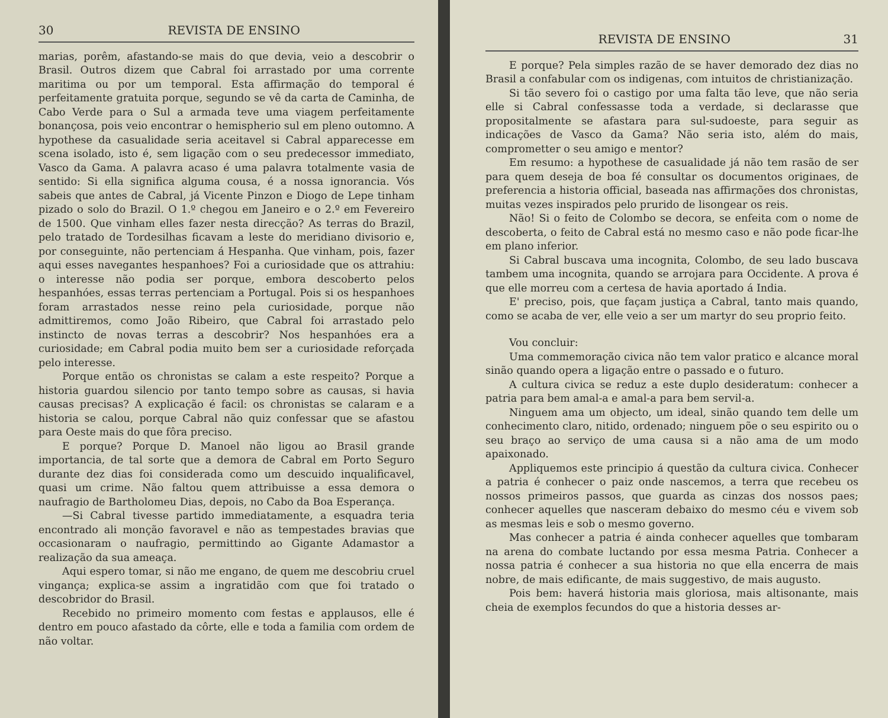30 REVISTA DE ENSINO
marias, porêm, afastando-se mais do que devia, veio a descobrir o Brasil. Outros dizem que Cabral foi arrastado por uma corrente maritima ou por um temporal. Esta affirmação do temporal é perfeitamente gratuita porque, segundo se vê da carta de Caminha, de Cabo Verde para o Sul a armada teve uma viagem perfeitamente bonançosa, pois veio encontrar o hemispherio sul em pleno outomno. A hypothese da casualidade seria aceitavel si Cabral apparecesse em scena isolado, isto é, sem ligação com o seu predecessor immediato, Vasco da Gama. A palavra acaso é uma palavra totalmente vasia de sentido: Si ella significa alguma cousa, é a nossa ignorancia. Vós sabeis que antes de Cabral, já Vicente Pinzon e Diogo de Lepe tinham pizado o solo do Brazil. O 1.º chegou em Janeiro e o 2.º em Fevereiro de 1500. Que vinham elles fazer nesta direcção? As terras do Brazil, pelo tratado de Tordesilhas ficavam a leste do meridiano divisorio e, por conseguinte, não pertenciam á Hespanha. Que vinham, pois, fazer aqui esses navegantes hespanhoes? Foi a curiosidade que os attrahiu: o interesse não podia ser porque, embora descoberto pelos hespanhóes, essas terras pertenciam a Portugal. Pois si os hespanhoes foram arrastados nesse reino pela curiosidade, porque não admittiremos, como João Ribeiro, que Cabral foi arrastado pelo instincto de novas terras a descobrir? Nos hespanhóes era a curiosidade; em Cabral podia muito bem ser a curiosidade reforçada pelo interesse.
Porque então os chronistas se calam a este respeito? Porque a historia guardou silencio por tanto tempo sobre as causas, si havia causas precisas? A explicação é facil: os chronistas se calaram e a historia se calou, porque Cabral não quiz confessar que se afastou para Oeste mais do que fôra preciso.
E porque? Porque D. Manoel não ligou ao Brasil grande importancia, de tal sorte que a demora de Cabral em Porto Seguro durante dez dias foi considerada como um descuido inqualificavel, quasi um crime. Não faltou quem attribuisse a essa demora o naufragio de Bartholomeu Dias, depois, no Cabo da Boa Esperança.
—Si Cabral tivesse partido immediatamente, a esquadra teria encontrado ali monção favoravel e não as tempestades bravias que occasionaram o naufragio, permittindo ao Gigante Adamastor a realização da sua ameaça.
Aqui espero tomar, si não me engano, de quem me descobriu cruel vingança; explica-se assim a ingratidão com que foi tratado o descobridor do Brasil.
Recebido no primeiro momento com festas e applausos, elle é dentro em pouco afastado da côrte, elle e toda a familia com ordem de não voltar.
REVISTA DE ENSINO 31
E porque? Pela simples razão de se haver demorado dez dias no Brasil a confabular com os indigenas, com intuitos de christianização.
Si tão severo foi o castigo por uma falta tão leve, que não seria elle si Cabral confessasse toda a verdade, si declarasse que propositalmente se afastara para sul-sudoeste, para seguir as indicações de Vasco da Gama? Não seria isto, além do mais, comprometter o seu amigo e mentor?
Em resumo: a hypothese de casualidade já não tem rasão de ser para quem deseja de boa fé consultar os documentos originaes, de preferencia a historia official, baseada nas affirmações dos chronistas, muitas vezes inspirados pelo prurido de lisongear os reis.
Não! Si o feito de Colombo se decora, se enfeita com o nome de descoberta, o feito de Cabral está no mesmo caso e não pode ficar-lhe em plano inferior.
Si Cabral buscava uma incognita, Colombo, de seu lado buscava tambem uma incognita, quando se arrojara para Occidente. A prova é que elle morreu com a certesa de havia aportado á India.
E' preciso, pois, que façam justiça a Cabral, tanto mais quando, como se acaba de ver, elle veio a ser um martyr do seu proprio feito.
Vou concluir:
Uma commemoração civica não tem valor pratico e alcance moral sinão quando opera a ligação entre o passado e o futuro.
A cultura civica se reduz a este duplo desideratum: conhecer a patria para bem amal-a e amal-a para bem servil-a.
Ninguem ama um objecto, um ideal, sinão quando tem delle um conhecimento claro, nitido, ordenado; ninguem põe o seu espirito ou o seu braço ao serviço de uma causa si a não ama de um modo apaixonado.
Appliquemos este principio á questão da cultura civica. Conhecer a patria é conhecer o paiz onde nascemos, a terra que recebeu os nossos primeiros passos, que guarda as cinzas dos nossos paes; conhecer aquelles que nasceram debaixo do mesmo céu e vivem sob as mesmas leis e sob o mesmo governo.
Mas conhecer a patria é ainda conhecer aquelles que tombaram na arena do combate luctando por essa mesma Patria. Conhecer a nossa patria é conhecer a sua historia no que ella encerra de mais nobre, de mais edificante, de mais suggestivo, de mais augusto.
Pois bem: haverá historia mais gloriosa, mais altisonante, mais cheia de exemplos fecundos do que a historia desses ar-